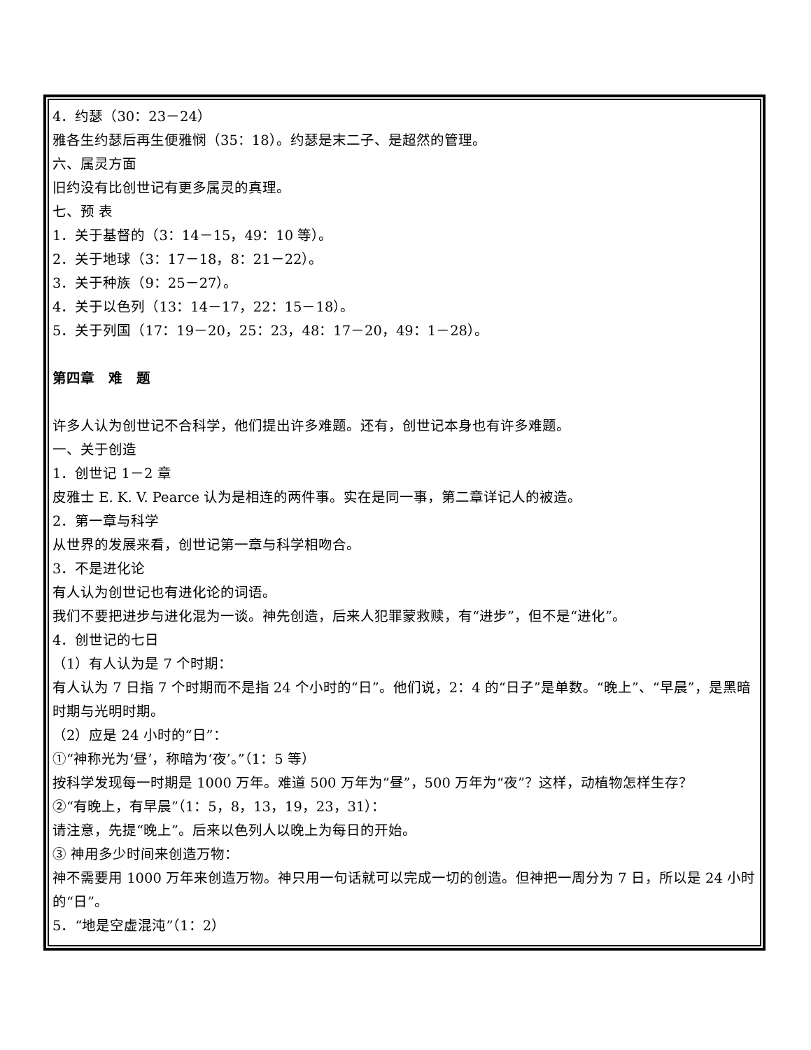4．约瑟（30：23－24）
雅各生约瑟后再生便雅悯（35：18）。约瑟是末二子、是超然的管理。
六、属灵方面
旧约没有比创世记有更多属灵的真理。
七、预 表
1．关于基督的（3：14－15，49：10 等）。
2．关于地球（3：17－18，8：21－22）。
3．关于种族（9：25－27）。
4．关于以色列（13：14－17，22：15－18）。
5．关于列国（17：19－20，25：23，48：17－20，49：1－28）。
第四章　难　题
许多人认为创世记不合科学，他们提出许多难题。还有，创世记本身也有许多难题。
一、关于创造
1．创世记 1－2 章
皮雅士 E. K. V. Pearce 认为是相连的两件事。实在是同一事，第二章详记人的被造。
2．第一章与科学
从世界的发展来看，创世记第一章与科学相吻合。
3．不是进化论
有人认为创世记也有进化论的词语。
我们不要把进步与进化混为一谈。神先创造，后来人犯罪蒙救赎，有“进步”，但不是“进化”。
4．创世记的七日
（1）有人认为是 7 个时期：
有人认为 7 日指 7 个时期而不是指 24 个小时的“日”。他们说，2：4 的“日子”是单数。“晚上”、“早晨”，是黑暗时期与光明时期。
（2）应是 24 小时的“日”：
①“神称光为‘昼’，称暗为‘夜’。”（1：5 等）
按科学发现每一时期是 1000 万年。难道 500 万年为“昼”，500 万年为“夜”？这样，动植物怎样生存？
②“有晚上，有早晨”（1：5，8，13，19，23，31）：
请注意，先提“晚上”。后来以色列人以晚上为每日的开始。
③ 神用多少时间来创造万物：
神不需要用 1000 万年来创造万物。神只用一句话就可以完成一切的创造。但神把一周分为 7 日，所以是 24 小时的“日”。
5．“地是空虚混沌”（1：2）